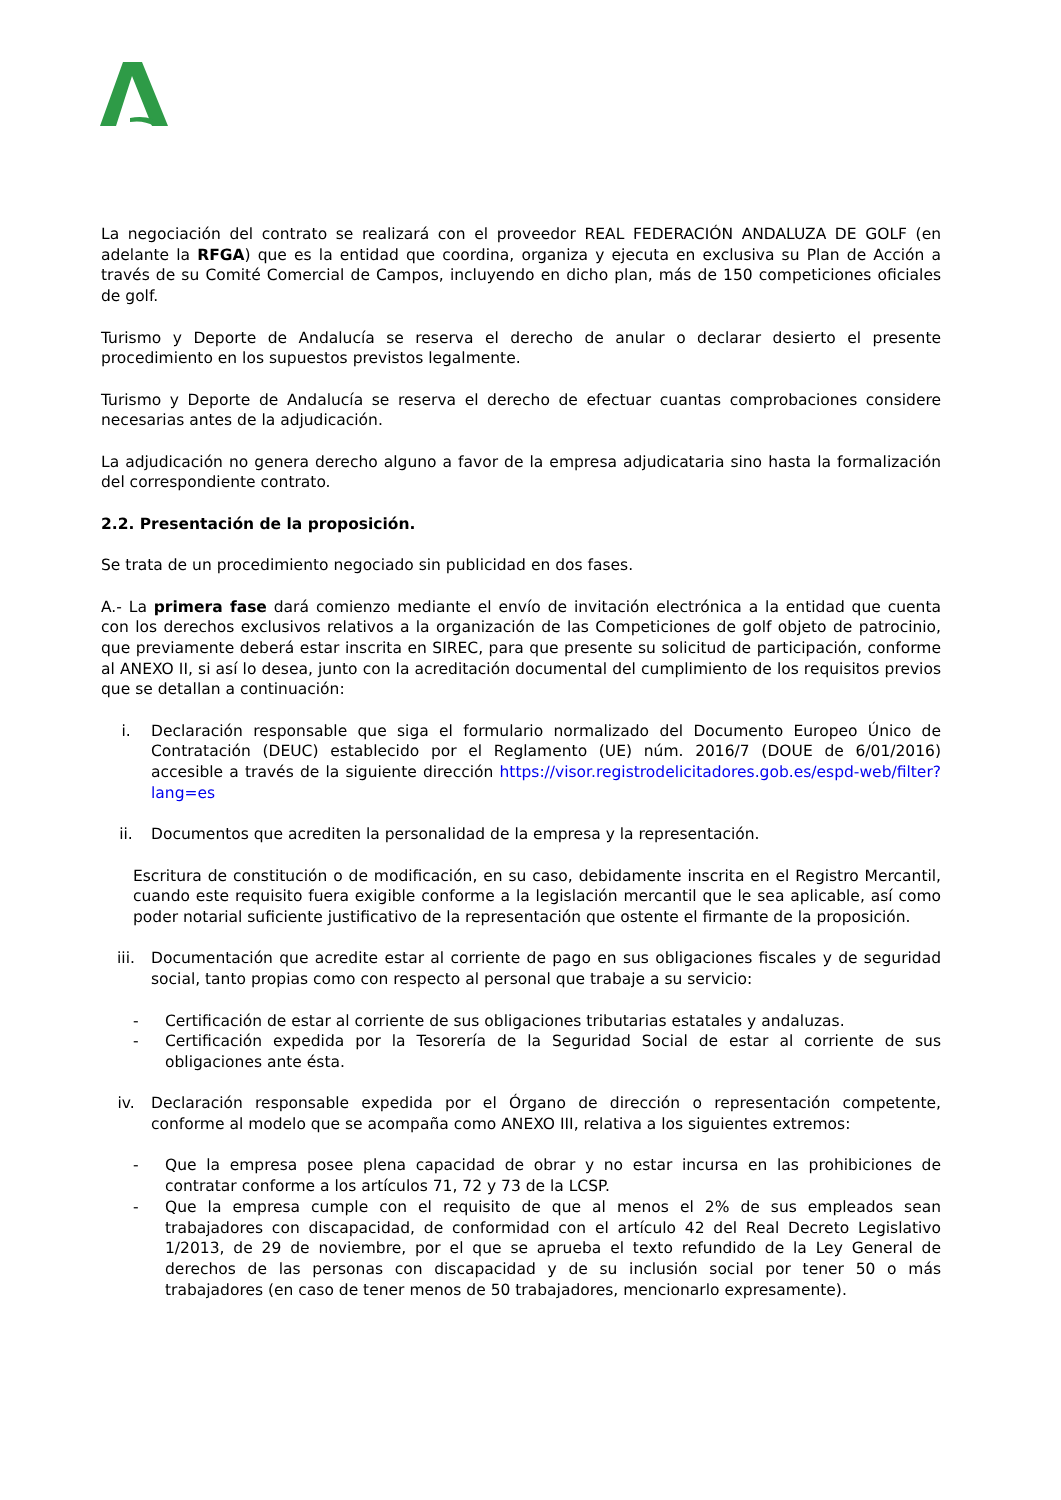La negociación del contrato se realizará con el proveedor REAL FEDERACIÓN ANDALUZA DE GOLF (en adelante la RFGA) que es la entidad que coordina, organiza y ejecuta en exclusiva su Plan de Acción a través de su Comité Comercial de Campos, incluyendo en dicho plan, más de 150 competiciones oficiales de golf.
Turismo y Deporte de Andalucía se reserva el derecho de anular o declarar desierto el presente procedimiento en los supuestos previstos legalmente.
Turismo y Deporte de Andalucía se reserva el derecho de efectuar cuantas comprobaciones considere necesarias antes de la adjudicación.
La adjudicación no genera derecho alguno a favor de la empresa adjudicataria sino hasta la formalización del correspondiente contrato.
2.2. Presentación de la proposición.
Se trata de un procedimiento negociado sin publicidad en dos fases.
A.- La primera fase dará comienzo mediante el envío de invitación electrónica a la entidad que cuenta con los derechos exclusivos relativos a la organización de las Competiciones de golf objeto de patrocinio, que previamente deberá estar inscrita en SIREC, para que presente su solicitud de participación, conforme al ANEXO II, si así lo desea, junto con la acreditación documental del cumplimiento de los requisitos previos que se detallan a continuación:
i. Declaración responsable que siga el formulario normalizado del Documento Europeo Único de Contratación (DEUC) establecido por el Reglamento (UE) núm. 2016/7 (DOUE de 6/01/2016) accesible a través de la siguiente dirección https://visor.registrodelicitadores.gob.es/espd-web/filter?lang=es
ii. Documentos que acrediten la personalidad de la empresa y la representación.
Escritura de constitución o de modificación, en su caso, debidamente inscrita en el Registro Mercantil, cuando este requisito fuera exigible conforme a la legislación mercantil que le sea aplicable, así como poder notarial suficiente justificativo de la representación que ostente el firmante de la proposición.
iii. Documentación que acredite estar al corriente de pago en sus obligaciones fiscales y de seguridad social, tanto propias como con respecto al personal que trabaje a su servicio:
- Certificación de estar al corriente de sus obligaciones tributarias estatales y andaluzas.
- Certificación expedida por la Tesorería de la Seguridad Social de estar al corriente de sus obligaciones ante ésta.
iv. Declaración responsable expedida por el Órgano de dirección o representación competente, conforme al modelo que se acompaña como ANEXO III, relativa a los siguientes extremos:
- Que la empresa posee plena capacidad de obrar y no estar incursa en las prohibiciones de contratar conforme a los artículos 71, 72 y 73 de la LCSP.
- Que la empresa cumple con el requisito de que al menos el 2% de sus empleados sean trabajadores con discapacidad, de conformidad con el artículo 42 del Real Decreto Legislativo 1/2013, de 29 de noviembre, por el que se aprueba el texto refundido de la Ley General de derechos de las personas con discapacidad y de su inclusión social por tener 50 o más trabajadores (en caso de tener menos de 50 trabajadores, mencionarlo expresamente).